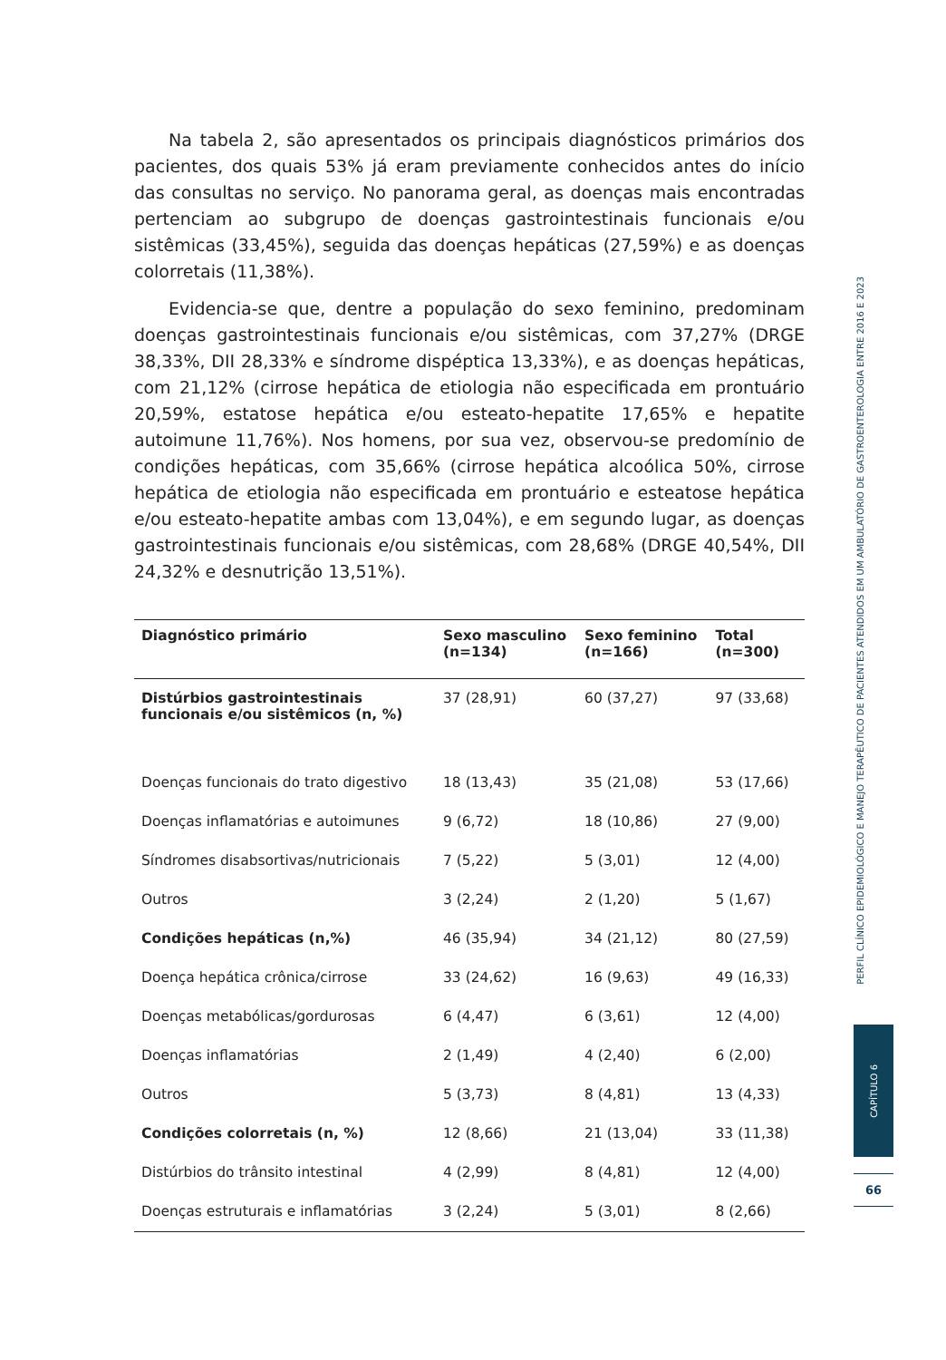Na tabela 2, são apresentados os principais diagnósticos primários dos pacientes, dos quais 53% já eram previamente conhecidos antes do início das consultas no serviço. No panorama geral, as doenças mais encontradas pertenciam ao subgrupo de doenças gastrointestinais funcionais e/ou sistêmicas (33,45%), seguida das doenças hepáticas (27,59%) e as doenças colorretais (11,38%).
Evidencia-se que, dentre a população do sexo feminino, predominam doenças gastrointestinais funcionais e/ou sistêmicas, com 37,27% (DRGE 38,33%, DII 28,33% e síndrome dispéptica 13,33%), e as doenças hepáticas, com 21,12% (cirrose hepática de etiologia não especificada em prontuário 20,59%, estatose hepática e/ou esteato-hepatite 17,65% e hepatite autoimune 11,76%). Nos homens, por sua vez, observou-se predomínio de condições hepáticas, com 35,66% (cirrose hepática alcoólica 50%, cirrose hepática de etiologia não especificada em prontuário e esteatose hepática e/ou esteato-hepatite ambas com 13,04%), e em segundo lugar, as doenças gastrointestinais funcionais e/ou sistêmicas, com 28,68% (DRGE 40,54%, DII 24,32% e desnutrição 13,51%).
| Diagnóstico primário | Sexo masculino (n=134) | Sexo feminino (n=166) | Total (n=300) |
| --- | --- | --- | --- |
| Distúrbios gastrointestinais funcionais e/ou sistêmicos (n, %) | 37 (28,91) | 60 (37,27) | 97 (33,68) |
| Doenças funcionais do trato digestivo | 18 (13,43) | 35 (21,08) | 53 (17,66) |
| Doenças inflamatórias e autoimunes | 9 (6,72) | 18 (10,86) | 27 (9,00) |
| Síndromes disabsortivas/nutricionais | 7 (5,22) | 5 (3,01) | 12 (4,00) |
| Outros | 3 (2,24) | 2 (1,20) | 5 (1,67) |
| Condições hepáticas (n,%) | 46 (35,94) | 34 (21,12) | 80 (27,59) |
| Doença hepática crônica/cirrose | 33 (24,62) | 16 (9,63) | 49 (16,33) |
| Doenças metabólicas/gordurosas | 6 (4,47) | 6 (3,61) | 12 (4,00) |
| Doenças inflamatórias | 2 (1,49) | 4 (2,40) | 6 (2,00) |
| Outros | 5 (3,73) | 8 (4,81) | 13 (4,33) |
| Condições colorretais (n, %) | 12 (8,66) | 21 (13,04) | 33 (11,38) |
| Distúrbios do trânsito intestinal | 4 (2,99) | 8 (4,81) | 12 (4,00) |
| Doenças estruturais e inflamatórias | 3 (2,24) | 5 (3,01) | 8 (2,66) |
PERFIL CLÍNICO EPIDEMIOLÓGICO E MANEJO TERAPÊUTICO DE PACIENTES ATENDIDOS EM UM AMBULATÓRIO DE GASTROENTEROLOGIA ENTRE 2016 E 2023
CAPÍTULO 6
66